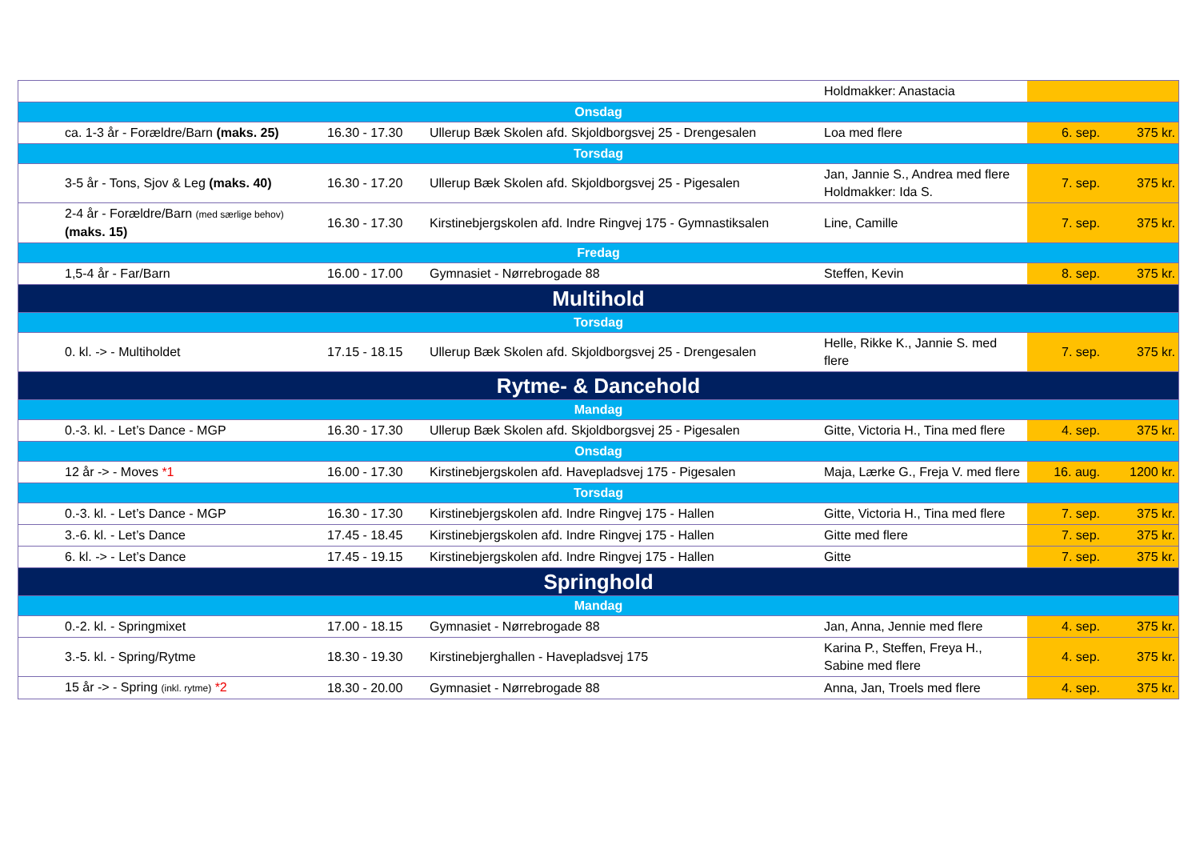| | | | Holdmakker: Anastacia | | |
| Onsdag | | | | | |
| ca. 1-3 år - Forældre/Barn (maks. 25) | 16.30 - 17.30 | Ullerup Bæk Skolen afd. Skjoldborgsvej 25 - Drengesalen | Loa med flere | 6. sep. | 375 kr. |
| Torsdag | | | | | |
| 3-5 år - Tons, Sjov & Leg (maks. 40) | 16.30 - 17.20 | Ullerup Bæk Skolen afd. Skjoldborgsvej 25 - Pigesalen | Jan, Jannie S., Andrea med flere Holdmakker: Ida S. | 7. sep. | 375 kr. |
| 2-4 år - Forældre/Barn (med særlige behov) (maks. 15) | 16.30 - 17.30 | Kirstinebjergskolen afd. Indre Ringvej 175 - Gymnastiksalen | Line, Camille | 7. sep. | 375 kr. |
| Fredag | | | | | |
| 1,5-4 år - Far/Barn | 16.00 - 17.00 | Gymnasiet - Nørrebrogade 88 | Steffen, Kevin | 8. sep. | 375 kr. |
| Multihold | | | | | |
| Torsdag | | | | | |
| 0. kl. -> - Multiholdet | 17.15 - 18.15 | Ullerup Bæk Skolen afd. Skjoldborgsvej 25 - Drengesalen | Helle, Rikke K., Jannie S. med flere | 7. sep. | 375 kr. |
| Rytme- & Dancehold | | | | | |
| Mandag | | | | | |
| 0.-3. kl. - Let’s Dance - MGP | 16.30 - 17.30 | Ullerup Bæk Skolen afd. Skjoldborgsvej 25 - Pigesalen | Gitte, Victoria H., Tina med flere | 4. sep. | 375 kr. |
| Onsdag | | | | | |
| 12 år -> - Moves *1 | 16.00 - 17.30 | Kirstinebjergskolen afd. Havepladsvej 175 - Pigesalen | Maja, Lærke G., Freja V. med flere | 16. aug. | 1200 kr. |
| Torsdag | | | | | |
| 0.-3. kl. - Let’s Dance - MGP | 16.30 - 17.30 | Kirstinebjergskolen afd. Indre Ringvej 175 - Hallen | Gitte, Victoria H., Tina med flere | 7. sep. | 375 kr. |
| 3.-6. kl. - Let’s Dance | 17.45 - 18.45 | Kirstinebjergskolen afd. Indre Ringvej 175 - Hallen | Gitte med flere | 7. sep. | 375 kr. |
| 6. kl. -> - Let’s Dance | 17.45 - 19.15 | Kirstinebjergskolen afd. Indre Ringvej 175 - Hallen | Gitte | 7. sep. | 375 kr. |
| Springhold | | | | | |
| Mandag | | | | | |
| 0.-2. kl. - Springmixet | 17.00 - 18.15 | Gymnasiet - Nørrebrogade 88 | Jan, Anna, Jennie med flere | 4. sep. | 375 kr. |
| 3.-5. kl. - Spring/Rytme | 18.30 - 19.30 | Kirstinebjerghallen - Havepladsvej 175 | Karina P., Steffen, Freya H., Sabine med flere | 4. sep. | 375 kr. |
| 15 år -> - Spring (inkl. rytme) *2 | 18.30 - 20.00 | Gymnasiet - Nørrebrogade 88 | Anna, Jan, Troels med flere | 4. sep. | 375 kr. |